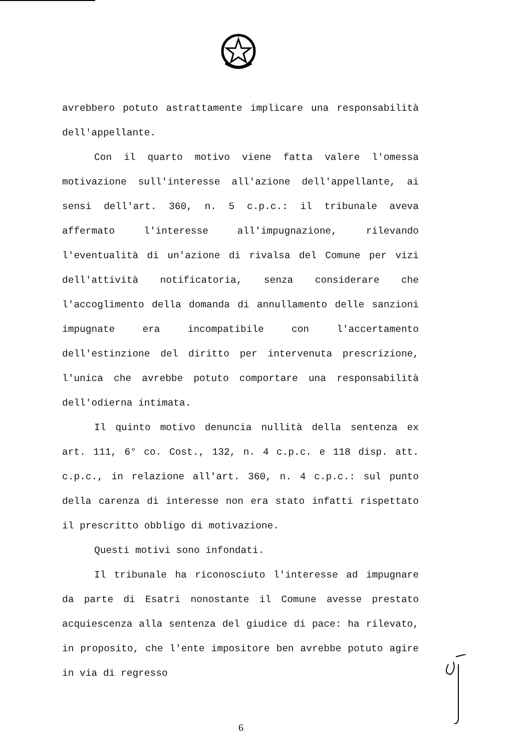avrebbero potuto astrattamente implicare una responsabilità dell'appellante.
Con il quarto motivo viene fatta valere l'omessa motivazione sull'interesse all'azione dell'appellante, ai sensi dell'art. 360, n. 5 c.p.c.: il tribunale aveva affermato l'interesse all'impugnazione, rilevando l'eventualità di un'azione di rivalsa del Comune per vizi dell'attività notificatoria, senza considerare che l'accoglimento della domanda di annullamento delle sanzioni impugnate era incompatibile con l'accertamento dell'estinzione del diritto per intervenuta prescrizione, l'unica che avrebbe potuto comportare una responsabilità dell'odierna intimata.
Il quinto motivo denuncia nullità della sentenza ex art. 111, 6° co. Cost., 132, n. 4 c.p.c. e 118 disp. att. c.p.c., in relazione all'art. 360, n. 4 c.p.c.: sul punto della carenza di interesse non era stato infatti rispettato il prescritto obbligo di motivazione.
Questi motivi sono infondati.
Il tribunale ha riconosciuto l'interesse ad impugnare da parte di Esatri nonostante il Comune avesse prestato acquiescenza alla sentenza del giudice di pace: ha rilevato, in proposito, che l'ente impositore ben avrebbe potuto agire in via di regresso
6